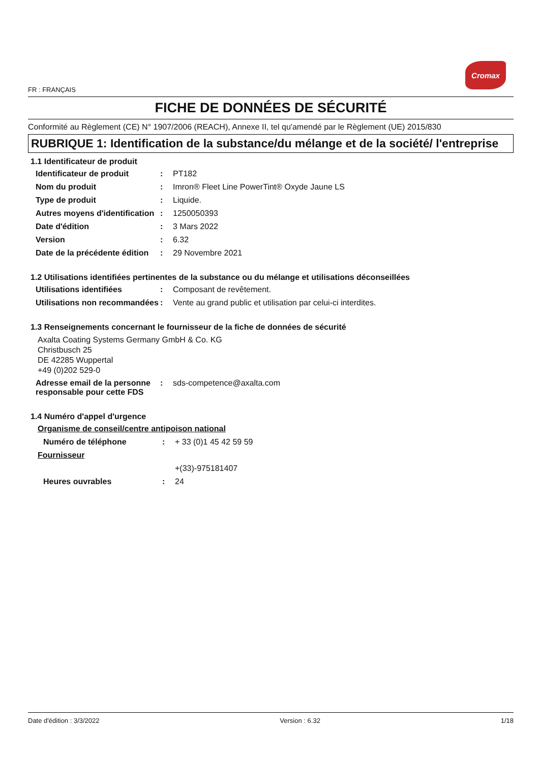FR : FRANÇAIS
Cromax
FICHE DE DONNÉES DE SÉCURITÉ
Conformité au Règlement (CE) N° 1907/2006 (REACH), Annexe II, tel qu'amendé par le Règlement (UE) 2015/830
RUBRIQUE 1: Identification de la substance/du mélange et de la société/ l'entreprise
1.1 Identificateur de produit
Identificateur de produit: PT182
Nom du produit: Imron® Fleet Line PowerTint® Oxyde Jaune LS
Type de produit: Liquide.
Autres moyens d'identification: 1250050393
Date d'édition: 3 Mars 2022
Version: 6.32
Date de la précédente édition: 29 Novembre 2021
1.2 Utilisations identifiées pertinentes de la substance ou du mélange et utilisations déconseillées
Utilisations identifiées: Composant de revêtement.
Utilisations non recommandées: Vente au grand public et utilisation par celui-ci interdites.
1.3 Renseignements concernant le fournisseur de la fiche de données de sécurité
Axalta Coating Systems Germany GmbH & Co. KG
Christbusch 25
DE 42285 Wuppertal
+49 (0)202 529-0
Adresse email de la personne responsable pour cette FDS: sds-competence@axalta.com
1.4 Numéro d'appel d'urgence
Organisme de conseil/centre antipoison national
Numéro de téléphone: + 33 (0)1 45 42 59 59
Fournisseur
+(33)-975181407
Heures ouvrables: 24
Date d'édition : 3/3/2022 Version : 6.32 1/18